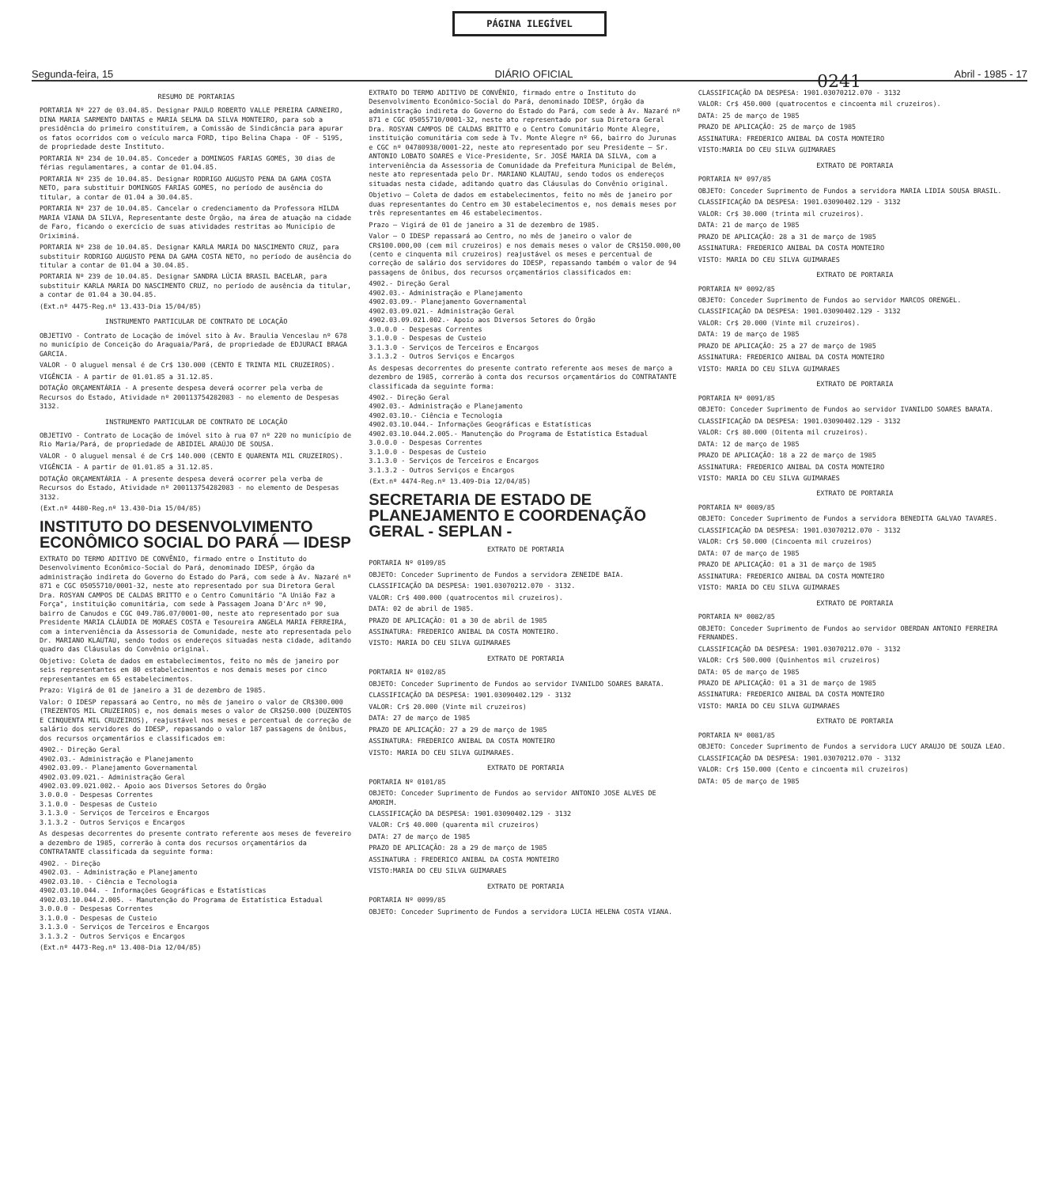PÁGINA ILEGÍVEL
0241
Segunda-feira, 15 DIÁRIO OFICIAL Abril - 1985 - 17
RESUMO DE PORTARIAS
PORTARIA Nº 227 de 03.04.85. Designar PAULO ROBERTO VALLE PEREIRA CARNEIRO, DINA MARIA SARMENTO DANTAS e MARIA SELMA DA SILVA MONTEIRO, para sob a presidência do primeiro constituírem, a Comissão de Sindicância para apurar os fatos ocorridos com o veículo marca FORD, tipo Belina Chapa - OF - 5195, de propriedade deste Instituto.
PORTARIA Nº 234 de 10.04.85. Conceder a DOMINGOS FARIAS GOMES, 30 dias de férias regulamentares, a contar de 01.04.85.
PORTARIA Nº 235 de 10.04.85. Designar RODRIGO AUGUSTO PENA DA GAMA COSTA NETO, para substituir DOMINGOS FARIAS GOMES, no período de ausência do titular, a contar de 01.04 a 30.04.85.
PORTARIA Nº 237 de 10.04.85. Cancelar o credenciamento da Professora HILDA MARIA VIANA DA SILVA, Representante deste Órgão, na área de atuação na cidade de Faro, ficando o exercício de suas atividades restritas ao Município de Oriximiná.
PORTARIA Nº 238 de 10.04.85. Designar KARLA MARIA DO NASCIMENTO CRUZ, para substituir RODRIGO AUGUSTO PENA DA GAMA COSTA NETO, no período de ausência do titular a contar de 01.04 a 30.04.85.
PORTARIA Nº 239 de 10.04.85. Designar SANDRA LÚCIA BRASIL BACELAR, para substituir KARLA MARIA DO NASCIMENTO CRUZ, no período de ausência da titular, a contar de 01.04 a 30.04.85.
(Ext.nº 4475-Reg.nº 13.433-Dia 15/04/85)
INSTRUMENTO PARTICULAR DE CONTRATO DE LOCAÇÃO
OBJETIVO - Contrato de Locação de imóvel sito à Av. Braulia Venceslau nº 678 no município de Conceição do Araguaia/Pará, de propriedade de EDJURACI BRAGA GARCIA.
VALOR - O aluguel mensal é de Cr$ 130.000 (CENTO E TRINTA MIL CRUZEIROS).
VIGÊNCIA - A partir de 01.01.85 a 31.12.85.
DOTAÇÃO ORÇAMENTÁRIA - A presente despesa deverá ocorrer pela verba de Recursos do Estado, Atividade nº 200113754282083 - no elemento de Despesas 3132.
INSTRUMENTO PARTICULAR DE CONTRATO DE LOCAÇÃO
OBJETIVO - Contrato de Locação de imóvel sito à rua 07 nº 220 no município de Rio Maria/Pará, de propriedade de ABIDIEL ARAÚJO DE SOUSA.
VALOR - O aluguel mensal é de Cr$ 140.000 (CENTO E QUARENTA MIL CRUZEIROS).
VIGÊNCIA - A partir de 01.01.85 a 31.12.85.
DOTAÇÃO ORÇAMENTÁRIA - A presente despesa deverá ocorrer pela verba de Recursos do Estado, Atividade nº 200113754282083 - no elemento de Despesas 3132.
(Ext.nº 4480-Reg.nº 13.430-Dia 15/04/85)
INSTITUTO DO DESENVOLVIMENTO ECONÔMICO SOCIAL DO PARÁ — IDESP
EXTRATO DO TERMO ADITIVO DE CONVÊNIO, firmado entre o Instituto do Desenvolvimento Econômico-Social do Pará, denominado IDESP, órgão da administração indireta do Governo do Estado do Pará, com sede à Av. Nazaré nº 871 e CGC 05055710/0001-32, neste ato representado por sua Diretora Geral Dra. ROSYAN CAMPOS DE CALDAS BRITTO e o Centro Comunitário "A União Faz a Força", instituição comunitária, com sede à Passagem Joana D'Arc nº 90, bairro de Canudos e CGC 049.786.07/0001-00, neste ato representado por sua Presidente MARIA CLÁUDIA DE MORAES COSTA e Tesoureira ANGELA MARIA FERREIRA, com a interveniência da Assessoria de Comunidade, neste ato representada pelo Dr. MARIANO KLAUTAU, sendo todos os endereços situadas nesta cidade, aditando quadro das Cláusulas do Convênio original.
Objetivo: Coleta de dados em estabelecimentos, feito no mês de janeiro por seis representantes em 80 estabelecimentos e nos demais meses por cinco representantes em 65 estabelecimentos.
Prazo: Vigirá de 01 de janeiro a 31 de dezembro de 1985.
Valor: O IDESP repassará ao Centro, no mês de janeiro o valor de CR$300.000 (TREZENTOS MIL CRUZEIROS) e, nos demais meses o valor de CR$250.000 (DUZENTOS E CINQUENTA MIL CRUZEIROS), reajustável nos meses e percentual de correção de salário dos servidores do IDESP, repassando o valor 187 passagens de ônibus, dos recursos orçamentários e classificados em:
4902.- Direção Geral
4902.03.- Administração e Planejamento
4902.03.09.- Planejamento Governamental
4902.03.09.021.- Administração Geral
4902.03.09.021.002.- Apoio aos Diversos Setores do Órgão
3.0.0.0 - Despesas Correntes
3.1.0.0 - Despesas de Custeio
3.1.3.0 - Serviços de Terceiros e Encargos
3.1.3.2 - Outros Serviços e Encargos
As despesas decorrentes do presente contrato referente aos meses de fevereiro a dezembro de 1985, correrão à conta dos recursos orçamentários da CONTRATANTE classificada da seguinte forma:
4902. - Direção
4902.03. - Administração e Planejamento
4902.03.10. - Ciência e Tecnologia
4902.03.10.044. - Informações Geográficas e Estatísticas
4902.03.10.044.2.005. - Manutenção do Programa de Estatística Estadual
3.0.0.0 - Despesas Correntes
3.1.0.0 - Despesas de Custeio
3.1.3.0 - Serviços de Terceiros e Encargos
3.1.3.2 - Outros Serviços e Encargos
(Ext.nº 4473-Reg.nº 13.408-Dia 12/04/85)
EXTRATO DO TERMO ADITIVO DE CONVÊNIO, firmado entre o Instituto do Desenvolvimento Econômico-Social do Pará, denominado IDESP, órgão da administração indireta do Governo do Estado do Pará, com sede à Av. Nazaré nº 871 e CGC 05055710/0001-32, neste ato representado por sua Diretora Geral Dra. ROSYAN CAMPOS DE CALDAS BRITTO e o Centro Comunitário Monte Alegre, instituição comunitária com sede à Tv. Monte Alegre nº 66, bairro do Jurunas e CGC nº 04780938/0001-22, neste ato representado por seu Presidente — Sr. ANTONIO LOBATO SOARES e Vice-Presidente, Sr. JOSÉ MARIA DA SILVA, com a interveniência da Assessoria de Comunidade da Prefeitura Municipal de Belém, neste ato representada pelo Dr. MARIANO KLAUTAU, sendo todos os endereços situadas nesta cidade, aditando quatro das Cláusulas do Convênio original.
Objetivo — Coleta de dados em estabelecimentos, feito no mês de janeiro por duas representantes do Centro em 30 estabelecimentos e, nos demais meses por três representantes em 46 estabelecimentos.
Prazo — Vigirá de 01 de janeiro a 31 de dezembro de 1985.
Valor — O IDESP repassará ao Centro, no mês de janeiro o valor de CR$100.000,00 (cem mil cruzeiros) e nos demais meses o valor de CR$150.000,00 (cento e cinquenta mil cruzeiros) reajustável os meses e percentual de correção de salário dos servidores do IDESP, repassando também o valor de 94 passagens de ônibus, dos recursos orçamentários classificados em:
4902.- Direção Geral
4902.03.- Administração e Planejamento
4902.03.09.- Planejamento Governamental
4902.03.09.021.- Administração Geral
4902.03.09.021.002.- Apoio aos Diversos Setores do Órgão
3.0.0.0 - Despesas Correntes
3.1.0.0 - Despesas de Custeio
3.1.3.0 - Serviços de Terceiros e Encargos
3.1.3.2 - Outros Serviços e Encargos
As despesas decorrentes do presente contrato referente aos meses de março a dezembro de 1985, correrão à conta dos recursos orçamentários do CONTRATANTE classificada da seguinte forma:
4902.- Direção Geral
4902.03.- Administração e Planejamento
4902.03.10.- Ciência e Tecnologia
4902.03.10.044.- Informações Geográficas e Estatísticas
4902.03.10.044.2.005.- Manutenção do Programa de Estatística Estadual
3.0.0.0 - Despesas Correntes
3.1.0.0 - Despesas de Custeio
3.1.3.0 - Serviços de Terceiros e Encargos
3.1.3.2 - Outros Serviços e Encargos
(Ext.nº 4474-Reg.nº 13.409-Dia 12/04/85)
SECRETARIA DE ESTADO DE PLANEJAMENTO E COORDENAÇÃO GERAL - SEPLAN -
EXTRATO DE PORTARIA
PORTARIA Nº 0109/85
OBJETO: Conceder Suprimento de Fundos a servidora ZENEIDE BAIA.
CLASSIFICAÇÃO DA DESPESA: 1901.03070212.070 - 3132.
VALOR: Cr$ 400.000 (quatrocentos mil cruzeiros).
DATA: 02 de abril de 1985.
PRAZO DE APLICAÇÃO: 01 a 30 de abril de 1985
ASSINATURA: FREDERICO ANIBAL DA COSTA MONTEIRO.
VISTO: MARIA DO CEU SILVA GUIMARAES
EXTRATO DE PORTARIA
PORTARIA Nº 0102/85
OBJETO: Conceder Suprimento de Fundos ao servidor IVANILDO SOARES BARATA.
CLASSIFICAÇÃO DA DESPESA: 1901.03090402.129 - 3132
VALOR: Cr$ 20.000 (Vinte mil cruzeiros)
DATA: 27 de março de 1985
PRAZO DE APLICAÇÃO: 27 a 29 de março de 1985
ASSINATURA: FREDERICO ANIBAL DA COSTA MONTEIRO
VISTO: MARIA DO CEU SILVA GUIMARAES.
EXTRATO DE PORTARIA
PORTARIA Nº 0101/85
OBJETO: Conceder Suprimento de Fundos ao servidor ANTONIO JOSE ALVES DE AMORIM.
CLASSIFICAÇÃO DA DESPESA: 1901.03090402.129 - 3132
VALOR: Cr$ 40.000 (quarenta mil cruzeiros)
DATA: 27 de março de 1985
PRAZO DE APLICAÇÃO: 28 a 29 de março de 1985
ASSINATURA : FREDERICO ANIBAL DA COSTA MONTEIRO
VISTO:MARIA DO CEU SILVA GUIMARAES
EXTRATO DE PORTARIA
PORTARIA Nº 0099/85
OBJETO: Conceder Suprimento de Fundos a servidora LUCIA HELENA COSTA VIANA.
CLASSIFICAÇÃO DA DESPESA: 1901.03070212.070 - 3132
VALOR: Cr$ 450.000 (quatrocentos e cincoenta mil cruzeiros).
DATA: 25 de março de 1985
PRAZO DE APLICAÇÃO: 25 de março de 1985
ASSINATURA: FREDERICO ANIBAL DA COSTA MONTEIRO
VISTO:MARIA DO CEU SILVA GUIMARAES
EXTRATO DE PORTARIA
PORTARIA Nº 097/85
OBJETO: Conceder Suprimento de Fundos a servidora MARIA LIDIA SOUSA BRASIL.
CLASSIFICAÇÃO DA DESPESA: 1901.03090402.129 - 3132
VALOR: Cr$ 30.000 (trinta mil cruzeiros).
DATA: 21 de março de 1985
PRAZO DE APLICAÇÃO: 28 a 31 de março de 1985
ASSINATURA: FREDERICO ANIBAL DA COSTA MONTEIRO
VISTO: MARIA DO CEU SILVA GUIMARAES
EXTRATO DE PORTARIA
PORTARIA Nº 0092/85
OBJETO: Conceder Suprimento de Fundos ao servidor MARCOS ORENGEL.
CLASSIFICAÇÃO DA DESPESA: 1901.03090402.129 - 3132
VALOR: Cr$ 20.000 (Vinte mil cruzeiros).
DATA: 19 de março de 1985
PRAZO DE APLICAÇÃO: 25 a 27 de março de 1985
ASSINATURA: FREDERICO ANIBAL DA COSTA MONTEIRO
VISTO: MARIA DO CEU SILVA GUIMARAES
EXTRATO DE PORTARIA
PORTARIA Nº 0091/85
OBJETO: Conceder Suprimento de Fundos ao servidor IVANILDO SOARES BARATA.
CLASSIFICAÇÃO DA DESPESA: 1901.03090402.129 - 3132
VALOR: Cr$ 80.000 (Oitenta mil cruzeiros).
DATA: 12 de março de 1985
PRAZO DE APLICAÇÃO: 18 a 22 de março de 1985
ASSINATURA: FREDERICO ANIBAL DA COSTA MONTEIRO
VISTO: MARIA DO CEU SILVA GUIMARAES
EXTRATO DE PORTARIA
PORTARIA Nº 0089/85
OBJETO: Conceder Suprimento de Fundos a servidora BENEDITA GALVAO TAVARES.
CLASSIFICAÇÃO DA DESPESA: 1901.03070212.070 - 3132
VALOR: Cr$ 50.000 (Cincoenta mil cruzeiros)
DATA: 07 de março de 1985
PRAZO DE APLICAÇÃO: 01 a 31 de março de 1985
ASSINATURA: FREDERICO ANIBAL DA COSTA MONTEIRO
VISTO: MARIA DO CEU SILVA GUIMARAES
EXTRATO DE PORTARIA
PORTARIA Nº 0082/85
OBJETO: Conceder Suprimento de Fundos ao servidor OBERDAN ANTONIO FERREIRA FERNANDES.
CLASSIFICAÇÃO DA DESPESA: 1901.03070212.070 - 3132
VALOR: Cr$ 500.000 (Quinhentos mil cruzeiros)
DATA: 05 de março de 1985
PRAZO DE APLICAÇÃO: 01 a 31 de março de 1985
ASSINATURA: FREDERICO ANIBAL DA COSTA MONTEIRO
VISTO: MARIA DO CEU SILVA GUIMARAES
EXTRATO DE PORTARIA
PORTARIA Nº 0081/85
OBJETO: Conceder Suprimento de Fundos a servidora LUCY ARAUJO DE SOUZA LEAO.
CLASSIFICAÇÃO DA DESPESA: 1901.03070212.070 - 3132
VALOR: Cr$ 150.000 (Cento e cincoenta mil cruzeiros)
DATA: 05 de março de 1985